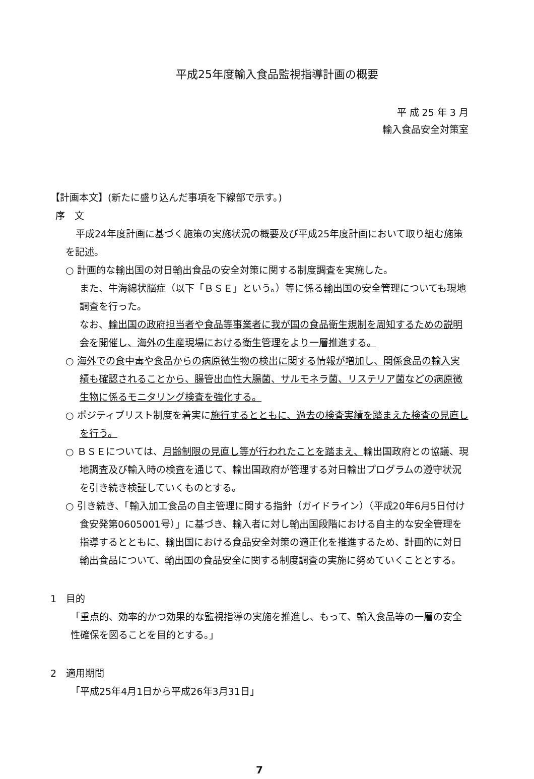平成25年度輸入食品監視指導計画の概要
平 成 25 年 3 月
輸入食品安全対策室
【計画本文】(新たに盛り込んだ事項を下線部で示す。)
序　文
平成24年度計画に基づく施策の実施状況の概要及び平成25年度計画において取り組む施策を記述。
○ 計画的な輸出国の対日輸出食品の安全対策に関する制度調査を実施した。
また、牛海綿状脳症（以下「ＢＳＥ」という。）等に係る輸出国の安全管理についても現地調査を行った。
なお、輸出国の政府担当者や食品等事業者に我が国の食品衛生規制を周知するための説明会を開催し、海外の生産現場における衛生管理をより一層推進する。
○ 海外での食中毒や食品からの病原微生物の検出に関する情報が増加し、関係食品の輸入実績も確認されることから、腸管出血性大腸菌、サルモネラ菌、リステリア菌などの病原微生物に係るモニタリング検査を強化する。
○ ポジティブリスト制度を着実に施行するとともに、過去の検査実績を踏まえた検査の見直しを行う。
○ ＢＳＥについては、月齢制限の見直し等が行われたことを踏まえ、輸出国政府との協議、現地調査及び輸入時の検査を通じて、輸出国政府が管理する対日輸出プログラムの遵守状況を引き続き検証していくものとする。
○ 引き続き、「輸入加工食品の自主管理に関する指針（ガイドライン）（平成20年6月5日付け食安発第0605001号）」に基づき、輸入者に対し輸出国段階における自主的な安全管理を指導するとともに、輸出国における食品安全対策の適正化を推進するため、計画的に対日輸出食品について、輸出国の食品安全に関する制度調査の実施に努めていくこととする。
1　目的
「重点的、効率的かつ効果的な監視指導の実施を推進し、もって、輸入食品等の一層の安全性確保を図ることを目的とする。」
2　適用期間
「平成25年4月1日から平成26年3月31日」
7